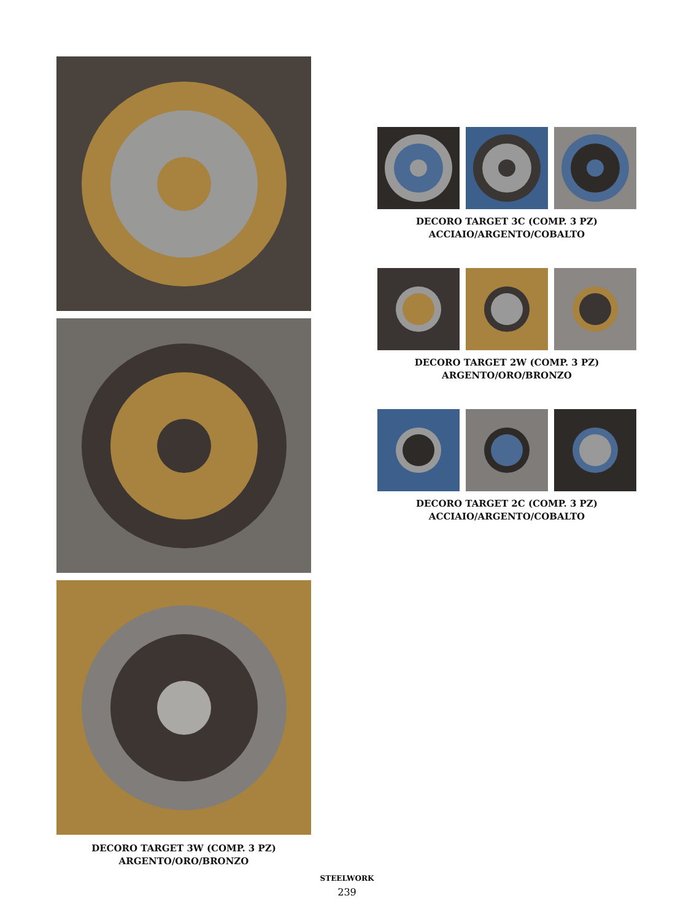DECORO TARGET 3W (COMP. 3 PZ)
ARGENTO/ORO/BRONZO
DECORO TARGET 3C (COMP. 3 PZ)
ACCIAIO/ARGENTO/COBALTO
DECORO TARGET 2W (COMP. 3 PZ)
ARGENTO/ORO/BRONZO
DECORO TARGET 2C (COMP. 3 PZ)
ACCIAIO/ARGENTO/COBALTO
STEELWORK
239